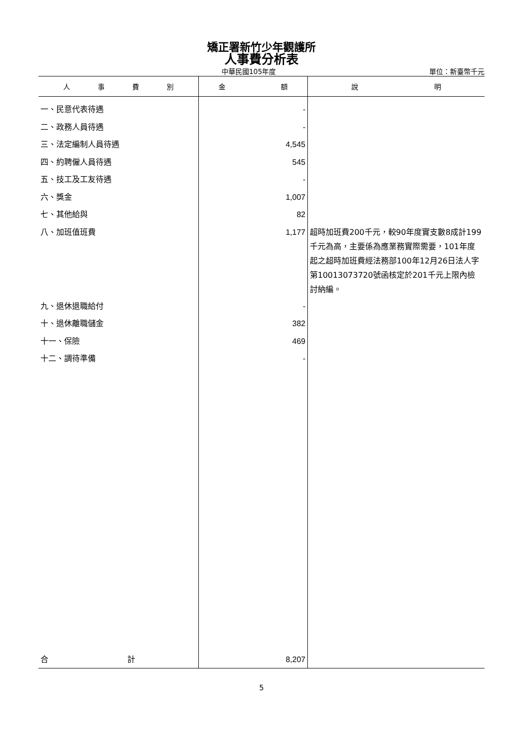矯正署新竹少年觀護所
人事費分析表
中華民國105年度 單位：新臺幣千元
| 人 事 費 別 | 金 額 | 說 明 |
| --- | --- | --- |
| 一、民意代表待遇 | - | |
| 二、政務人員待遇 | - | |
| 三、法定編制人員待遇 | 4,545 | |
| 四、約聘僱人員待遇 | 545 | |
| 五、技工及工友待遇 | - | |
| 六、獎金 | 1,007 | |
| 七、其他給與 | 82 | |
| 八、加班值班費 | 1,177 | 超時加班費200千元，較90年度實支數8成計199千元為高，主要係為應業務實際需要，101年度起之超時加班費經法務部100年12月26日法人字第10013073720號函核定於201千元上限內檢討納編。 |
| 九、退休退職給付 | - | |
| 十、退休離職儲金 | 382 | |
| 十一、保險 | 469 | |
| 十二、調待準備 | - | |
| 合 計 | 8,207 | |
5